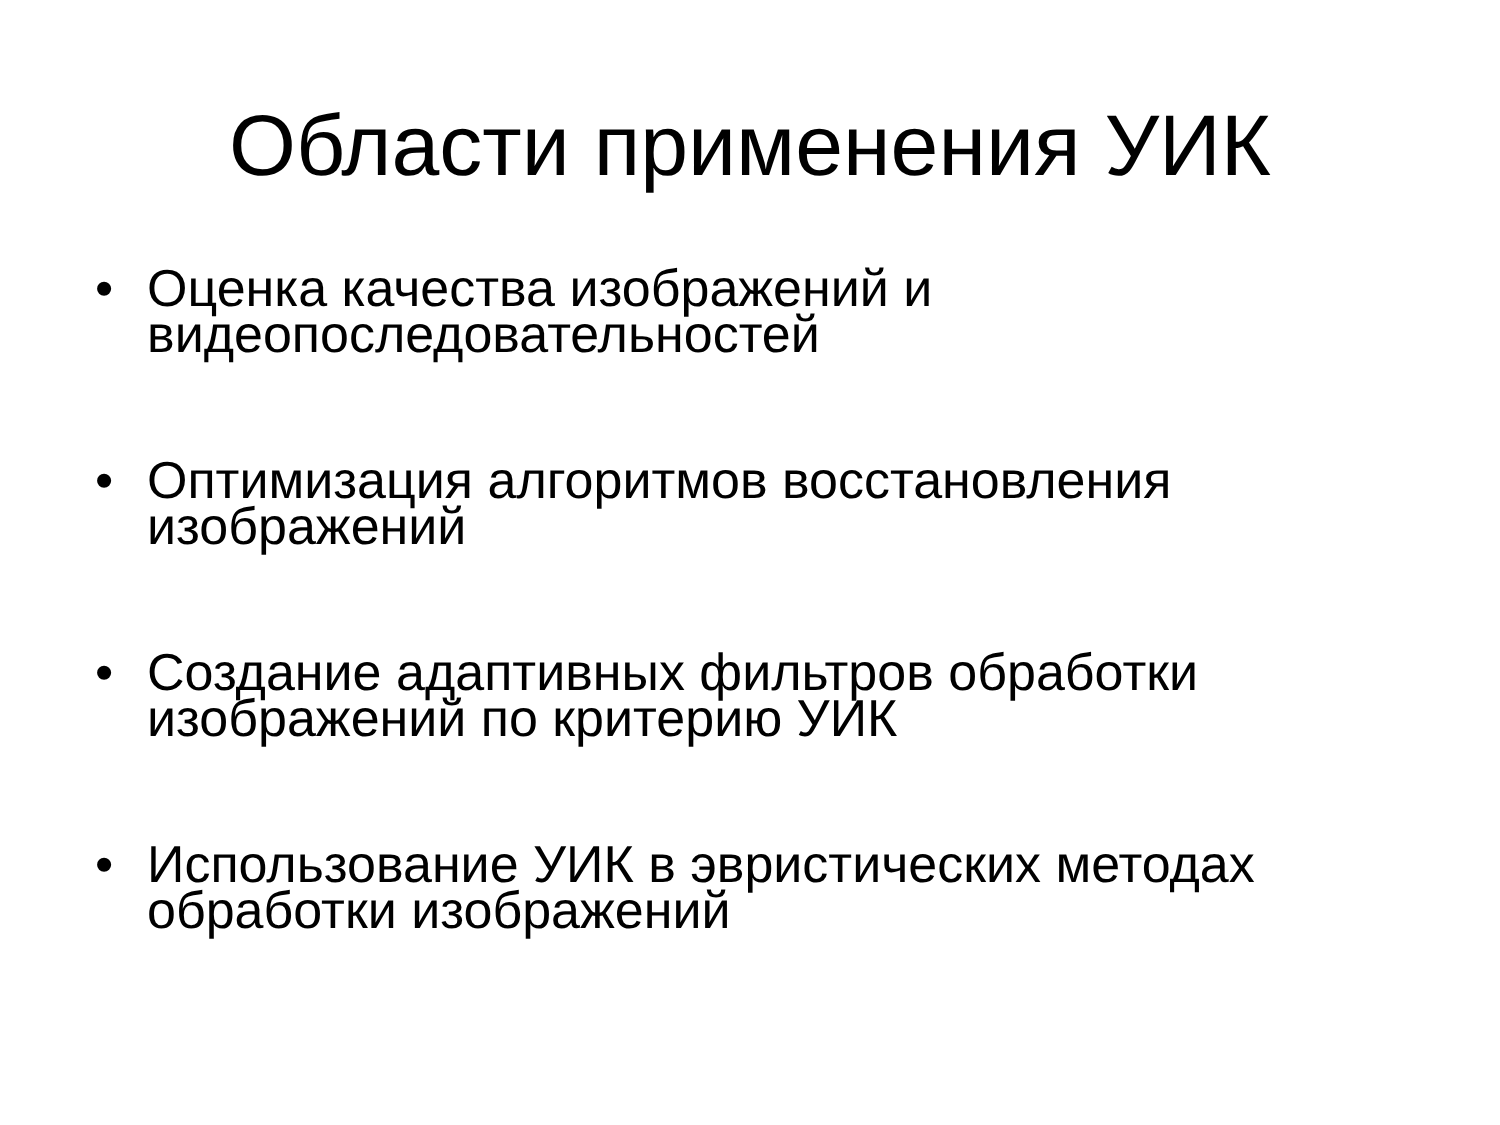Области применения УИК
• Оценка качества изображений и видеопоследовательностей
• Оптимизация алгоритмов восстановления изображений
• Создание адаптивных фильтров обработки изображений по критерию УИК
• Использование УИК в эвристических методах обработки изображений